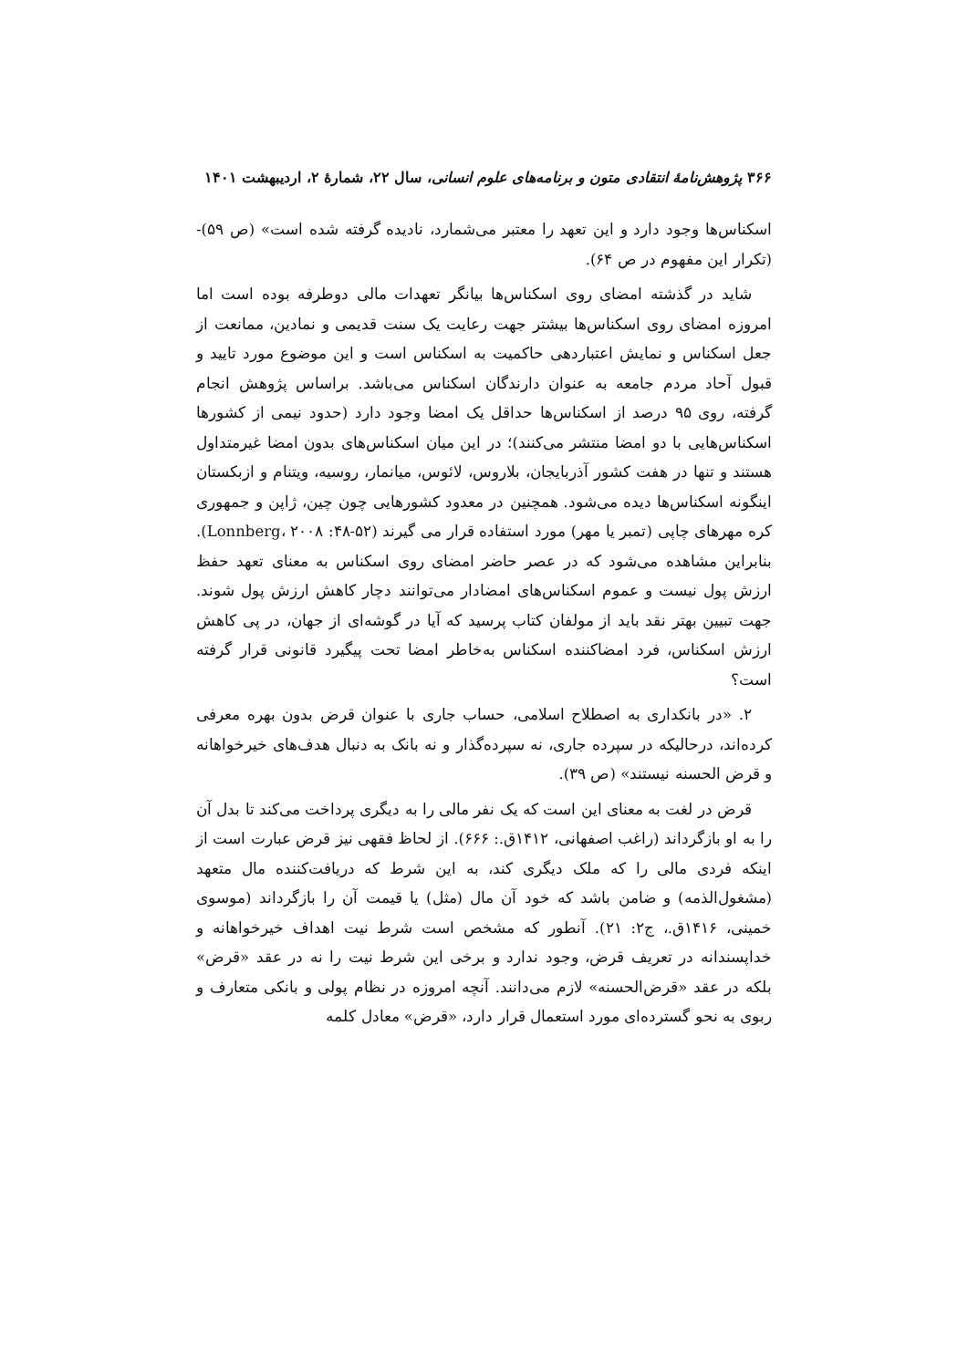۳۶۶ پژوهش‌نامهٔ انتقادی متون و برنامه‌های علوم انسانی، سال ۲۲، شمارهٔ ۲، اردیبهشت ۱۴۰۱
اسکناس‌ها وجود دارد و این تعهد را معتبر می‌شمارد، نادیده گرفته شده است» (ص ۵۹)- (تکرار این مفهوم در ص ۶۴).
شاید در گذشته امضای روی اسکناس‌ها بیانگر تعهدات مالی دوطرفه بوده است اما امروزه امضای روی اسکناس‌ها بیشتر جهت رعایت یک سنت قدیمی و نمادین، ممانعت از جعل اسکناس و نمایش اعتباردهی حاکمیت به اسکناس است و این موضوع مورد تایید و قبول آحاد مردم جامعه به عنوان دارندگان اسکناس می‌باشد. براساس پژوهش انجام گرفته، روی ۹۵ درصد از اسکناس‌ها حداقل یک امضا وجود دارد (حدود نیمی از کشورها اسکناس‌هایی با دو امضا منتشر می‌کنند)؛ در این میان اسکناس‌های بدون امضا غیرمتداول هستند و تنها در هفت کشور آذربایجان، بلاروس، لائوس، میانمار، روسیه، ویتنام و ازبکستان اینگونه اسکناس‌ها دیده می‌شود. همچنین در معدود کشورهایی چون چین، ژاپن و جمهوری کره مهرهای چاپی (تمبر یا مهر) مورد استفاده قرار می گیرند (Lonnberg، ۲۰۰۸ :۴۸-۵۲). بنابراین مشاهده می‌شود که در عصر حاضر امضای روی اسکناس به معنای تعهد حفظ ارزش پول نیست و عموم اسکناس‌های امضادار می‌توانند دچار کاهش ارزش پول شوند. جهت تبیین بهتر نقد باید از مولفان کتاب پرسید که آیا در گوشه‌ای از جهان، در پی کاهش ارزش اسکناس، فرد امضاکننده اسکناس به‌خاطر امضا تحت پیگیرد قانونی قرار گرفته است؟
۲. «در بانکداری به اصطلاح اسلامی، حساب جاری با عنوان قرض بدون بهره معرفی کرده‌اند، درحالیکه در سپرده جاری، نه سپرده‌گذار و نه بانک به دنبال هدف‌های خیرخواهانه و قرض الحسنه نیستند» (ص ۳۹).
قرض در لغت به معنای این است که یک نفر مالی را به دیگری پرداخت می‌کند تا بدل آن را به او بازگرداند (راغب اصفهانی، ۱۴۱۲ق.: ۶۶۶). از لحاظ فقهی نیز قرض عبارت است از اینکه فردی مالی را که ملک دیگری کند، به این شرط که دریافت‌کننده مال متعهد (مشغول‌الذمه) و ضامن باشد که خود آن مال (مثل) یا قیمت آن را بازگرداند (موسوی خمینی، ۱۴۱۶ق.، ج۲: ۲۱). آنطور که مشخص است شرط نیت اهداف خیرخواهانه و خداپسندانه در تعریف قرض، وجود ندارد و برخی این شرط نیت را نه در عقد «قرض» بلکه در عقد «قرض‌الحسنه» لازم می‌دانند. آنچه امروزه در نظام پولی و بانکی متعارف و ربوی به نحو گسترده‌ای مورد استعمال قرار دارد، «قرض» معادل کلمه